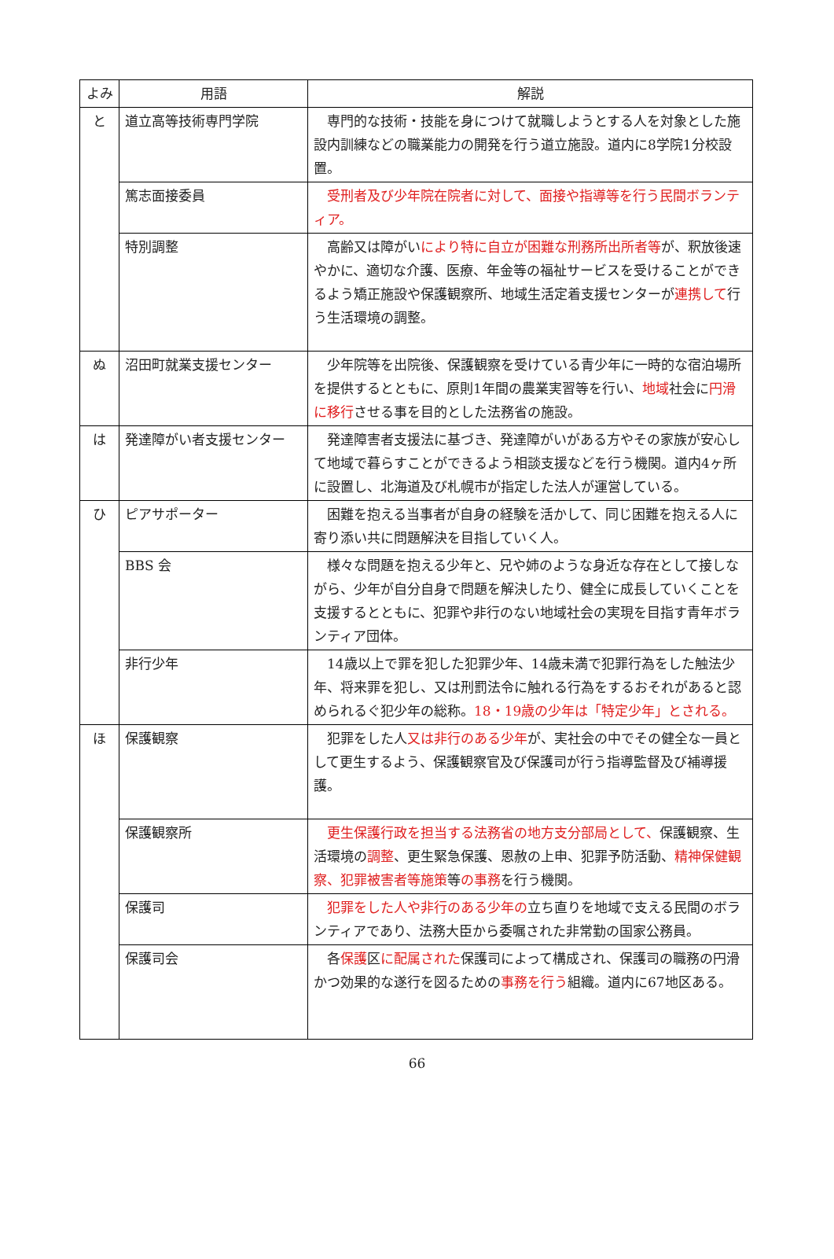| よみ | 用語 | 解説 |
| --- | --- | --- |
| と | 道立高等技術専門学院 | 専門的な技術・技能を身につけて就職しようとする人を対象とした施設内訓練などの職業能力の開発を行う道立施設。道内に8学院1分校設置。 |
| | 篤志面接委員 | 受刑者及び少年院在院者に対して、面接や指導等を行う民間ボランティア。 |
| | 特別調整 | 高齢又は障がい により特に自立が困難な刑務所出所者等 が、釈放後速やかに、適切な介護、医療、年金等の福祉サービスを受けることができるよう矯正施設や保護観察所、地域生活定着支援センターが 連携して 行う生活環境の調整。 |
| ぬ | 沼田町就業支援センター | 少年院等を出院後、保護観察を受けている青少年に一時的な宿泊場所を提供するとともに、原則1年間の農業実習等を行い、 地域 社会に 円滑に移行 させる事を目的とした法務省の施設。 |
| は | 発達障がい者支援センター | 発達障害者支援法に基づき、発達障がいがある方やその家族が安心して地域で暮らすことができるよう相談支援などを行う機関。道内4ヶ所に設置し、北海道及び札幌市が指定した法人が運営している。 |
| ひ | ピアサポーター | 困難を抱える当事者が自身の経験を活かして、同じ困難を抱える人に寄り添い共に問題解決を目指していく人。 |
| | BBS 会 | 様々な問題を抱える少年と、兄や姉のような身近な存在として接しながら、少年が自分自身で問題を解決したり、健全に成長していくことを支援するとともに、犯罪や非行のない地域社会の実現を目指す青年ボランティア団体。 |
| | 非行少年 | 14歳以上で罪を犯した犯罪少年、14歳未満で犯罪行為をした触法少年、将来罪を犯し、又は刑罰法令に触れる行為をするおそれがあると認められるぐ犯少年の総称。 18・19歳の少年は「特定少年」とされる。 |
| ほ | 保護観察 | 犯罪をした人 又は非行のある少年 が、実社会の中でその健全な一員として更生するよう、保護観察官及び保護司が行う指導監督及び補導援護。 |
| | 保護観察所 | 更生保護行政を担当する法務省の地方支分部局として、 保護観察、生活環境の 調整 、更生緊急保護、恩赦の上申、犯罪予防活動、 精神保健観察、犯罪被害者等施策 等 の事務 を行う機関。 |
| | 保護司 | 犯罪をした人や非行のある少年の 立ち直りを地域で支える民間のボランティアであり、法務大臣から委嘱された非常勤の国家公務員。 |
| | 保護司会 | 各 保護 区 に配属された 保護司によって構成され、保護司の職務の円滑かつ効果的な遂行を図るための 事務を行う 組織。道内に67地区ある。 |
66